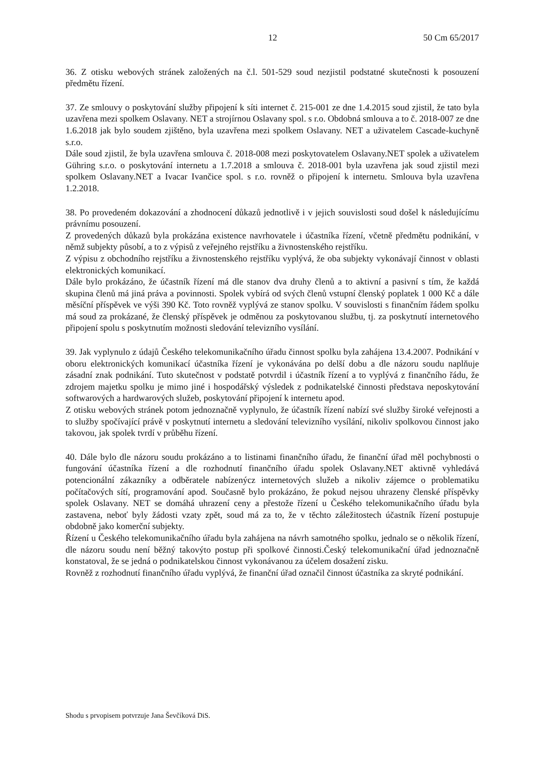12 50 Cm 65/2017
36. Z otisku webových stránek založených na č.l. 501-529 soud nezjistil podstatné skutečnosti k posouzení předmětu řízení.
37. Ze smlouvy o poskytování služby připojení k síti internet č. 215-001 ze dne 1.4.2015 soud zjistil, že tato byla uzavřena mezi spolkem Oslavany. NET a strojírnou Oslavany spol. s r.o. Obdobná smlouva a to č. 2018-007 ze dne 1.6.2018 jak bylo soudem zjištěno, byla uzavřena mezi spolkem Oslavany. NET a uživatelem Cascade-kuchyně s.r.o.
Dále soud zjistil, že byla uzavřena smlouva č. 2018-008 mezi poskytovatelem Oslavany.NET spolek a uživatelem Gühring s.r.o. o poskytování internetu a 1.7.2018 a smlouva č. 2018-001 byla uzavřena jak soud zjistil mezi spolkem Oslavany.NET a Ivacar Ivančice spol. s r.o. rovněž o připojení k internetu. Smlouva byla uzavřena 1.2.2018.
38. Po provedeném dokazování a zhodnocení důkazů jednotlivě i v jejich souvislosti soud došel k následujícímu právnímu posouzení.
Z provedených důkazů byla prokázána existence navrhovatele i účastníka řízení, včetně předmětu podnikání, v němž subjekty působí, a to z výpisů z veřejného rejstříku a živnostenského rejstříku.
Z výpisu z obchodního rejstříku a živnostenského rejstříku vyplývá, že oba subjekty vykonávají činnost v oblasti elektronických komunikací.
Dále bylo prokázáno, že účastník řízení má dle stanov dva druhy členů a to aktivní a pasivní s tím, že každá skupina členů má jiná práva a povinnosti. Spolek vybírá od svých členů vstupní členský poplatek 1 000 Kč a dále měsíční příspěvek ve výši 390 Kč. Toto rovněž vyplývá ze stanov spolku. V souvislosti s finančním řádem spolku má soud za prokázané, že členský příspěvek je odměnou za poskytovanou službu, tj. za poskytnutí internetového připojení spolu s poskytnutím možnosti sledování televizního vysílání.
39. Jak vyplynulo z údajů Českého telekomunikačního úřadu činnost spolku byla zahájena 13.4.2007. Podnikání v oboru elektronických komunikací účastníka řízení je vykonávána po delší dobu a dle názoru soudu naplňuje zásadní znak podnikání. Tuto skutečnost v podstatě potvrdil i účastník řízení a to vyplývá z finančního řádu, že zdrojem majetku spolku je mimo jiné i hospodářský výsledek z podnikatelské činnosti představa neposkytování softwarových a hardwarových služeb, poskytování připojení k internetu apod.
Z otisku webových stránek potom jednoznačně vyplynulo, že účastník řízení nabízí své služby široké veřejnosti a to služby spočívající právě v poskytnutí internetu a sledování televizního vysílání, nikoliv spolkovou činnost jako takovou, jak spolek tvrdí v průběhu řízení.
40. Dále bylo dle názoru soudu prokázáno a to listinami finančního úřadu, že finanční úřad měl pochybnosti o fungování účastníka řízení a dle rozhodnutí finančního úřadu spolek Oslavany.NET aktivně vyhledává potencionální zákazníky a odběratele nabízenýcz internetových služeb a nikoliv zájemce o problematiku počítačových sítí, programování apod. Současně bylo prokázáno, že pokud nejsou uhrazeny členské příspěvky spolek Oslavany. NET se domáhá uhrazení ceny a přestože řízení u Českého telekomunikačního úřadu byla zastavena, neboť byly žádosti vzaty zpět, soud má za to, že v těchto záležitostech účastník řízení postupuje obdobně jako komerční subjekty.
Řízení u Českého telekomunikačního úřadu byla zahájena na návrh samotného spolku, jednalo se o několik řízení, dle názoru soudu není běžný takovýto postup při spolkové činnosti.Český telekomunikační úřad jednoznačně konstatoval, že se jedná o podnikatelskou činnost vykonávanou za účelem dosažení zisku.
Rovněž z rozhodnutí finančního úřadu vyplývá, že finanční úřad označil činnost účastníka za skryté podnikání.
Shodu s prvopisem potvrzuje Jana Ševčíková DiS.